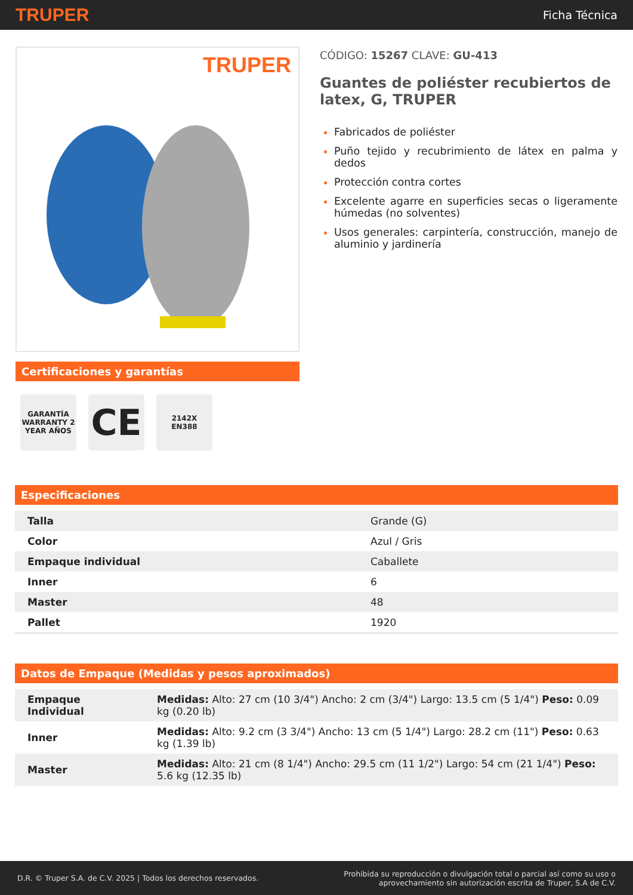TRUPER Ficha Técnica
TRUPER
Certificaciones y garantías
GARANTÍA WARRANTY 2 YEAR AÑOS
CE
2142X
EN388
CÓDIGO: 15267 CLAVE: GU-413
Guantes de poliéster recubiertos de latex, G, TRUPER
Fabricados de poliéster
Puño tejido y recubrimiento de látex en palma y dedos
Protección contra cortes
Excelente agarre en superficies secas o ligeramente húmedas (no solventes)
Usos generales: carpintería, construcción, manejo de aluminio y jardinería
Especificaciones
| Talla | Grande (G) |
| Color | Azul / Gris |
| Empaque individual | Caballete |
| Inner | 6 |
| Master | 48 |
| Pallet | 1920 |
Datos de Empaque (Medidas y pesos aproximados)
| Empaque Individual | Medidas: Alto: 27 cm (10 3/4") Ancho: 2 cm (3/4") Largo: 13.5 cm (5 1/4") Peso: 0.09 kg (0.20 lb) |
| Inner | Medidas: Alto: 9.2 cm (3 3/4") Ancho: 13 cm (5 1/4") Largo: 28.2 cm (11") Peso: 0.63 kg (1.39 lb) |
| Master | Medidas: Alto: 21 cm (8 1/4") Ancho: 29.5 cm (11 1/2") Largo: 54 cm (21 1/4") Peso: 5.6 kg (12.35 lb) |
D.R. © Truper S.A. de C.V. 2025 | Todos los derechos reservados. Prohibida su reproducción o divulgación total o parcial así como su uso o
aprovechamiento sin autorización escrita de Truper, S.A de C.V.